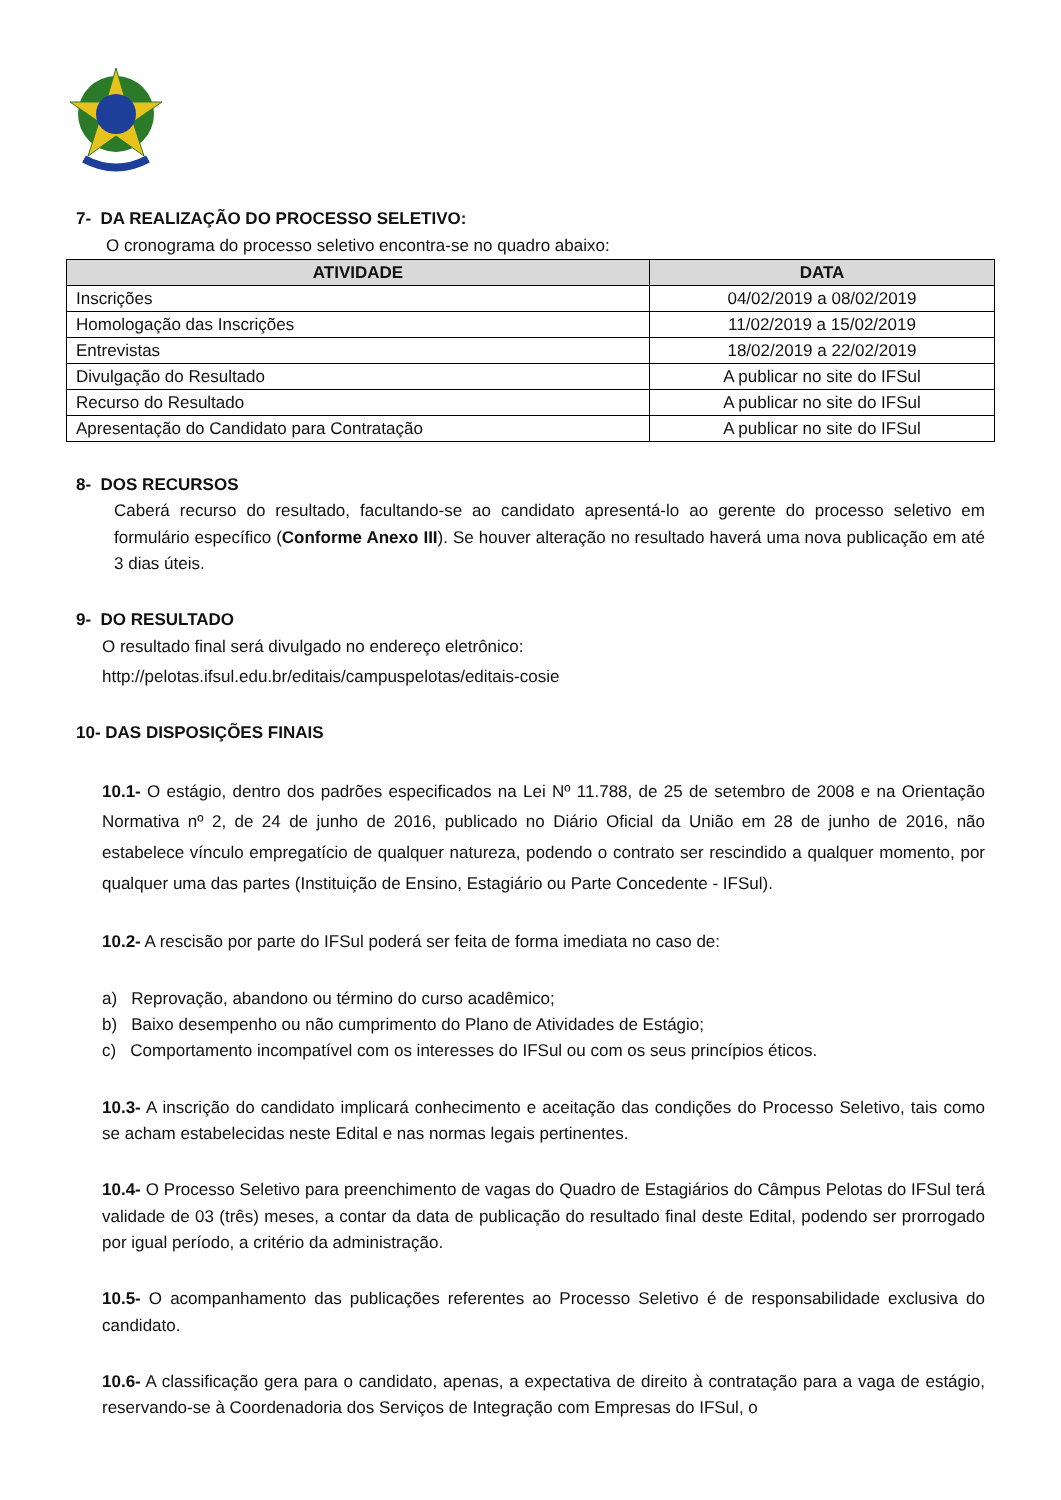7- DA REALIZAÇÃO DO PROCESSO SELETIVO:
O cronograma do processo seletivo encontra-se no quadro abaixo:
| ATIVIDADE | DATA |
| --- | --- |
| Inscrições | 04/02/2019 a 08/02/2019 |
| Homologação das Inscrições | 11/02/2019 a 15/02/2019 |
| Entrevistas | 18/02/2019 a 22/02/2019 |
| Divulgação do Resultado | A publicar no site do IFSul |
| Recurso do Resultado | A publicar no site do IFSul |
| Apresentação do Candidato para Contratação | A publicar no site do IFSul |
8- DOS RECURSOS
Caberá recurso do resultado, facultando-se ao candidato apresentá-lo ao gerente do processo seletivo em formulário específico (Conforme Anexo III). Se houver alteração no resultado haverá uma nova publicação em até 3 dias úteis.
9- DO RESULTADO
O resultado final será divulgado no endereço eletrônico:
http://pelotas.ifsul.edu.br/editais/campuspelotas/editais-cosie
10- DAS DISPOSIÇÕES FINAIS
10.1- O estágio, dentro dos padrões especificados na Lei Nº 11.788, de 25 de setembro de 2008 e na Orientação Normativa nº 2, de 24 de junho de 2016, publicado no Diário Oficial da União em 28 de junho de 2016, não estabelece vínculo empregatício de qualquer natureza, podendo o contrato ser rescindido a qualquer momento, por qualquer uma das partes (Instituição de Ensino, Estagiário ou Parte Concedente - IFSul).
10.2- A rescisão por parte do IFSul poderá ser feita de forma imediata no caso de:
a) Reprovação, abandono ou término do curso acadêmico;
b) Baixo desempenho ou não cumprimento do Plano de Atividades de Estágio;
c) Comportamento incompatível com os interesses do IFSul ou com os seus princípios éticos.
10.3- A inscrição do candidato implicará conhecimento e aceitação das condições do Processo Seletivo, tais como se acham estabelecidas neste Edital e nas normas legais pertinentes.
10.4- O Processo Seletivo para preenchimento de vagas do Quadro de Estagiários do Câmpus Pelotas do IFSul terá validade de 03 (três) meses, a contar da data de publicação do resultado final deste Edital, podendo ser prorrogado por igual período, a critério da administração.
10.5- O acompanhamento das publicações referentes ao Processo Seletivo é de responsabilidade exclusiva do candidato.
10.6- A classificação gera para o candidato, apenas, a expectativa de direito à contratação para a vaga de estágio, reservando-se à Coordenadoria dos Serviços de Integração com Empresas do IFSul, o